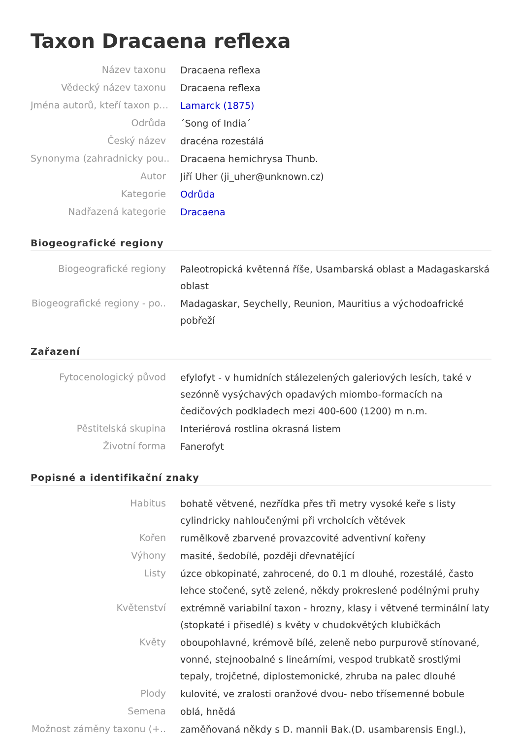Taxon Dracaena reflexa
| Název taxonu | Dracaena reflexa |
| Vědecký název taxonu | Dracaena reflexa |
| Jména autorů, kteří taxon p… | Lamarck (1875) |
| Odrůda | ´Song of India´ |
| Český název | dracéna rozestálá |
| Synonyma (zahradnicky pou.. | Dracaena hemichrysa Thunb. |
| Autor | Jiří Uher (ji_uher@unknown.cz) |
| Kategorie | Odrůda |
| Nadřazená kategorie | Dracaena |
Biogeografické regiony
| Biogeografické regiony | Paleotropická květenná říše, Usambarská oblast a Madagaskarská oblast |
| Biogeografické regiony - po.. | Madagaskar, Seychelly, Reunion, Mauritius a východoafrické pobřeží |
Zařazení
| Fytocenologický původ | efylofyt - v humidních stálezelených galeriových lesích, také v sezónně vysýchavých opadavých miombo-formacích na čedičových podkladech mezi 400-600 (1200) m n.m. |
| Pěstitelská skupina | Interiérová rostlina okrasná listem |
| Životní forma | Fanerofyt |
Popisné a identifikační znaky
| Habitus | bohatě větvené, nezřídka přes tři metry vysoké keře s listy cylindricky nahloučenými při vrcholcích větévek |
| Kořen | rumělkově zbarvené provazcovité adventivní kořeny |
| Výhony | masité, šedobílé, později dřevnatějící |
| Listy | úzce obkopinaté, zahrocené, do 0.1 m dlouhé, rozestálé, často lehce stočené, sytě zelené, někdy prokreslené podélnými pruhy |
| Květenství | extrémně variabilní taxon - hrozny, klasy i větvené terminální laty (stopkaté i přisedlé) s květy v chudokvětých klubičkách |
| Květy | oboupohlavné, krémově bílé, zeleně nebo purpurově stínované, vonné, stejnoobalné s lineárními, vespod trubkatě srostlými tepaly, trojčetné, diplostemonické, zhruba na palec dlouhé |
| Plody | kulovité, ve zralosti oranžové dvou- nebo třísemenné bobule |
| Semena | oblá, hnědá |
| Možnost záměny taxonu (+.. | zaměňovaná někdy s D. mannii Bak.(D. usambarensis Engl.), |